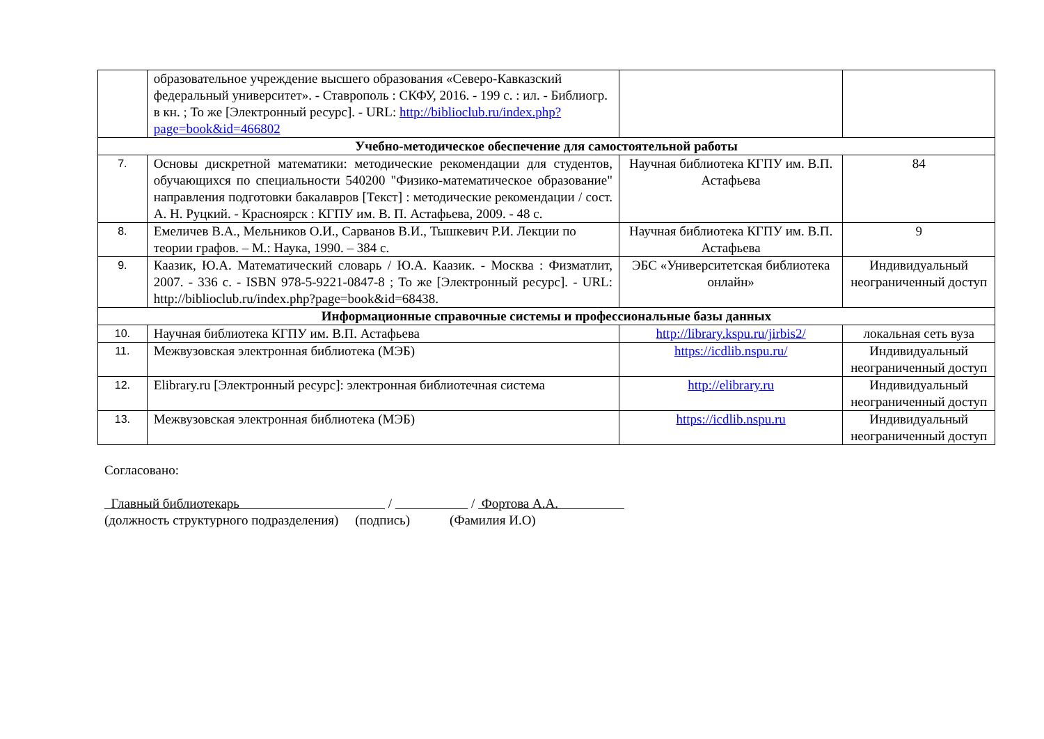| | образовательное учреждение высшего образования «Северо-Кавказский федеральный университет». - Ставрополь : СКФУ, 2016. - 199 с. : ил. - Библиогр. в кн. ; То же [Электронный ресурс]. - URL: http://biblioclub.ru/index.php?page=book&id=466802 | | |
| Учебно-методическое обеспечение для самостоятельной работы | | | |
| 7. | Основы дискретной математики: методические рекомендации для студентов, обучающихся по специальности 540200 "Физико-математическое образование" направления подготовки бакалавров [Текст] : методические рекомендации / сост. А. Н. Руцкий. - Красноярск : КГПУ им. В. П. Астафьева, 2009. - 48 с. | Научная библиотека КГПУ им. В.П. Астафьева | 84 |
| 8. | Емеличев В.А., Мельников О.И., Сарванов В.И., Тышкевич Р.И. Лекции по теории графов. – М.: Наука, 1990. – 384 с. | Научная библиотека КГПУ им. В.П. Астафьева | 9 |
| 9. | Каазик, Ю.А. Математический словарь / Ю.А. Каазик. - Москва : Физматлит, 2007. - 336 с. - ISBN 978-5-9221-0847-8 ; То же [Электронный ресурс]. - URL: http://biblioclub.ru/index.php?page=book&id=68438. | ЭБС «Университетская библиотека онлайн» | Индивидуальный неограниченный доступ |
| Информационные справочные системы и профессиональные базы данных | | | |
| 10. | Научная библиотека КГПУ им. В.П. Астафьева | http://library.kspu.ru/jirbis2/ | локальная сеть вуза |
| 11. | Межвузовская электронная библиотека (МЭБ) | https://icdlib.nspu.ru/ | Индивидуальный неограниченный доступ |
| 12. | Elibrary.ru [Электронный ресурс]: электронная библиотечная система | http://elibrary.ru | Индивидуальный неограниченный доступ |
| 13. | Межвузовская электронная библиотека (МЭБ) | https://icdlib.nspu.ru | Индивидуальный неограниченный доступ |
Согласовано:
Главный библиотекарь / / Фортова А.А.
(должность структурного подразделения) (подпись) (Фамилия И.О)